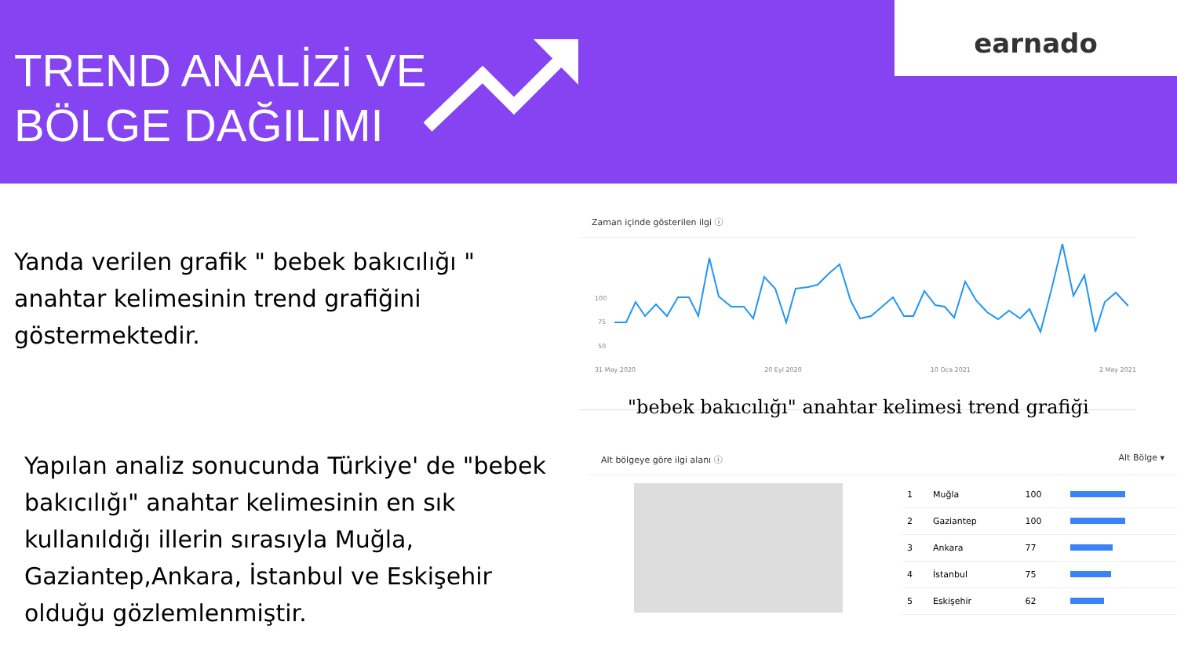TREND ANALİZİ VE
BÖLGE DAĞILIMI
earnado
Yanda verilen grafik " bebek bakıcılığı " anahtar kelimesinin trend grafiğini göstermektedir.
Yapılan analiz sonucunda Türkiye' de "bebek bakıcılığı" anahtar kelimesinin en sık kullanıldığı illerin sırasıyla Muğla, Gaziantep,Ankara, İstanbul ve Eskişehir olduğu gözlemlenmiştir.
Zaman içinde gösterilen ilgi ⓘ
100
75
50
31 May 2020 20 Eyl 2020 10 Oca 2021 2 May 2021
"bebek bakıcılığı" anahtar kelimesi trend grafiği
Alt bölgeye göre ilgi alanı ⓘ Alt Bölge ▾
| 1 | Muğla | 100 | |
| 2 | Gaziantep | 100 | |
| 3 | Ankara | 77 | |
| 4 | İstanbul | 75 | |
| 5 | Eskişehir | 62 | |